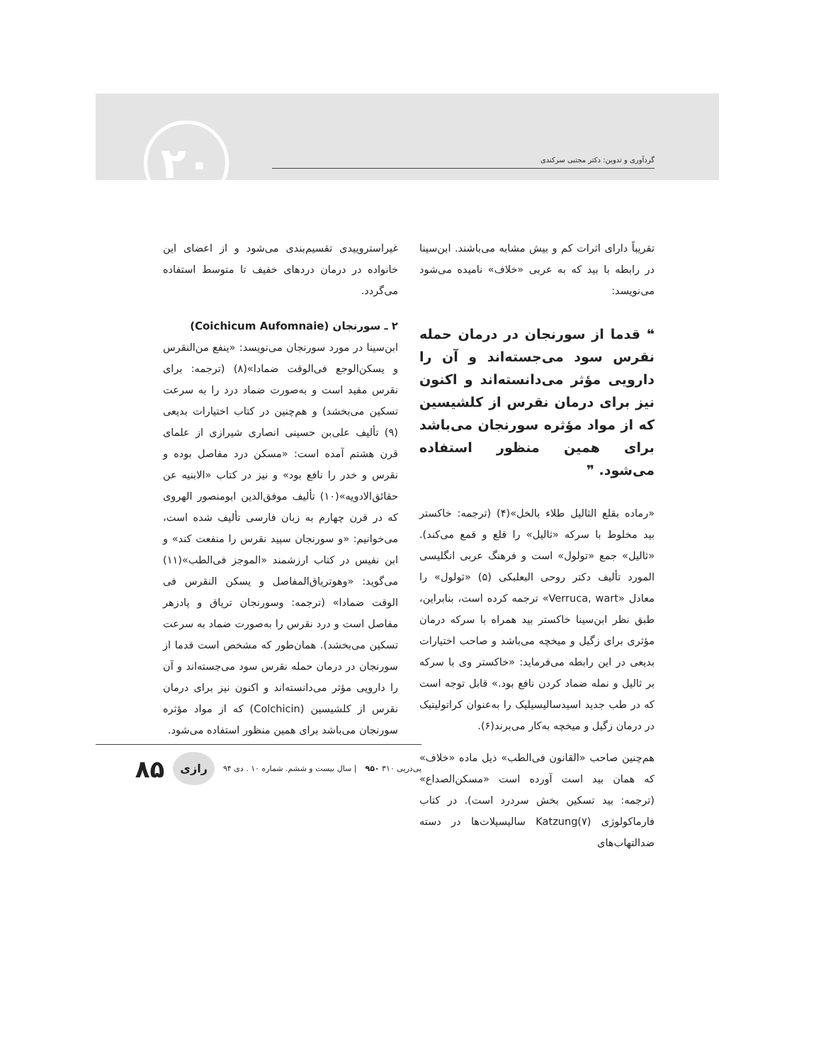گردآوری و تدوین: دکتر مجتبی سرکندی ۲۰
تقریباً دارای اثرات کم و بیش مشابه می‌باشند. ابن‌سینا در رابطه با بید که به عربی «خلاف» نامیده می‌شود می‌نویسد:
❝ قدما از سورنجان در درمان حمله نقرس سود می‌جسته‌اند و آن را دارویی مؤثر می‌دانسته‌اند و اکنون نیز برای درمان نقرس از کلشیسین که از مواد مؤثره سورنجان می‌باشد برای همین منظور استفاده می‌شود. ❞
«رماده بقلع الثالیل طلاء بالخل»(۴) (ترجمه: خاکستر بید مخلوط با سرکه «ثالیل» را قلع و قمع می‌کند). «ثالیل» جمع «تولول» است و فرهنگ عربی انگلیسی المورد تألیف دکتر روحی البعلبکی (۵) «ثولول» را معادل «Verruca, wart» ترجمه کرده است، بنابراین، طبق نظر ابن‌سینا خاکستر بید همراه با سرکه درمان مؤثری برای زگیل و میخچه می‌باشد و صاحب اختیارات بدیعی در این رابطه می‌فرماید: «خاکستر وی با سرکه بر ثالیل و نمله ضماد کردن نافع بود.» قابل توجه است که در طب جدید اسیدسالیسیلیک را به‌عنوان کراتولیتیک در درمان زگیل و میخچه به‌کار می‌برند(۶).
هم‌چنین صاحب «القانون فی‌الطب» ذیل ماده «خلاف» که همان بید است آورده است «مسکن‌الصداع» (ترجمه: بید تسکین بخش سردرد است). در کتاب فارماکولوژی Katzung(۷) سالیسیلات‌ها در دسته ضدالتهاب‌های
غیراستروییدی تقسیم‌بندی می‌شود و از اعضای این خانواده در درمان دردهای خفیف تا متوسط استفاده می‌گردد.
۲ ـ سورنجان (Coichicum Aufomnaie)
ابن‌سینا در مورد سورنجان می‌نویسد: «ینفع من‌النقرس و یسکن‌الوجع فی‌الوقت ضمادا»(۸) (ترجمه: برای نقرس مفید است و به‌صورت ضماد درد را به سرعت تسکین می‌بخشد) و هم‌چنین در کتاب اختیارات بدیعی (۹) تألیف علی‌بن حسینی انصاری شیرازی از علمای قرن هشتم آمده است: «مسکن درد مفاصل بوده و نقرس و خدر را نافع بود» و نیز در کتاب «الابنیه عن حقائق‌الادویه»(۱۰) تألیف موفق‌الدین ابومنصور الهروی که در قرن چهارم به زبان فارسی تألیف شده است، می‌خوانیم: «و سورنجان سپید نقرس را منفعت کند» و ابن نفیس در کتاب ارزشمند «الموجز فی‌الطب»(۱۱) می‌گوید: «وهوتریاق‌المفاصل و یسکن النقرس فی الوقت ضمادا» (ترجمه: وسورنجان تریاق و پادزهر مفاصل است و درد نقرس را به‌صورت ضماد به سرعت تسکین می‌بخشد). همان‌طور که مشخص است قدما از سورنجان در درمان حمله نقرس سود می‌جسته‌اند و آن را دارویی مؤثر می‌دانسته‌اند و اکنون نیز برای درمان نقرس از کلشیسین (Colchicin) که از مواد مؤثره سورنجان می‌باشد برای همین منظور استفاده می‌شود.
پی‌درپی ۳۱۰ ۹۵۰ | سال بیست و ششم. شماره ۱۰ . دی ۹۴ رازی ۸۵